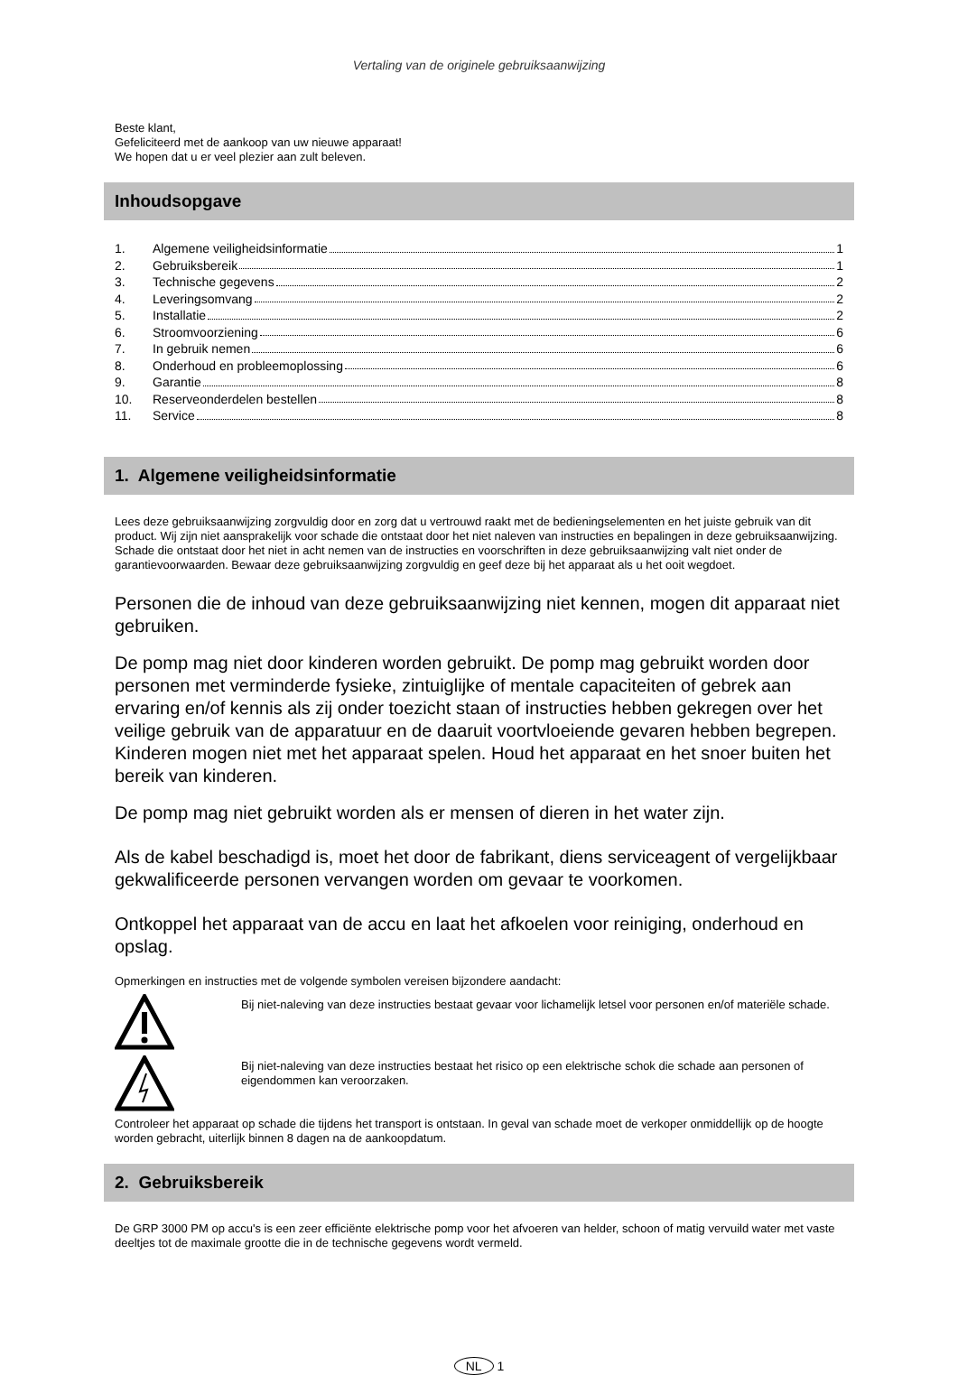Vertaling van de originele gebruiksaanwijzing
Beste klant,
Gefeliciteerd met de aankoop van uw nieuwe apparaat!
We hopen dat u er veel plezier aan zult beleven.
Inhoudsopgave
1. Algemene veiligheidsinformatie 1
2. Gebruiksbereik 1
3. Technische gegevens 2
4. Leveringsomvang 2
5. Installatie 2
6. Stroomvoorziening 6
7. In gebruik nemen 6
8. Onderhoud en probleemoplossing 6
9. Garantie 8
10. Reserveonderdelen bestellen 8
11. Service 8
1. Algemene veiligheidsinformatie
Lees deze gebruiksaanwijzing zorgvuldig door en zorg dat u vertrouwd raakt met de bedieningselementen en het juiste gebruik van dit product. Wij zijn niet aansprakelijk voor schade die ontstaat door het niet naleven van instructies en bepalingen in deze gebruiksaanwijzing. Schade die ontstaat door het niet in acht nemen van de instructies en voorschriften in deze gebruiksaanwijzing valt niet onder de garantievoorwaarden. Bewaar deze gebruiksaanwijzing zorgvuldig en geef deze bij het apparaat als u het ooit wegdoet.
Personen die de inhoud van deze gebruiksaanwijzing niet kennen, mogen dit apparaat niet gebruiken.
De pomp mag niet door kinderen worden gebruikt. De pomp mag gebruikt worden door personen met verminderde fysieke, zintuiglijke of mentale capaciteiten of gebrek aan ervaring en/of kennis als zij onder toezicht staan of instructies hebben gekregen over het veilige gebruik van de apparatuur en de daaruit voortvloeiende gevaren hebben begrepen. Kinderen mogen niet met het apparaat spelen. Houd het apparaat en het snoer buiten het bereik van kinderen.
De pomp mag niet gebruikt worden als er mensen of dieren in het water zijn.
Als de kabel beschadigd is, moet het door de fabrikant, diens serviceagent of vergelijkbaar gekwalificeerde personen vervangen worden om gevaar te voorkomen.
Ontkoppel het apparaat van de accu en laat het afkoelen voor reiniging, onderhoud en opslag.
Opmerkingen en instructies met de volgende symbolen vereisen bijzondere aandacht:
Bij niet-naleving van deze instructies bestaat gevaar voor lichamelijk letsel voor personen en/of materiële schade.
Bij niet-naleving van deze instructies bestaat het risico op een elektrische schok die schade aan personen of eigendommen kan veroorzaken.
Controleer het apparaat op schade die tijdens het transport is ontstaan. In geval van schade moet de verkoper onmiddellijk op de hoogte worden gebracht, uiterlijk binnen 8 dagen na de aankoopdatum.
2. Gebruiksbereik
De GRP 3000 PM op accu's is een zeer efficiënte elektrische pomp voor het afvoeren van helder, schoon of matig vervuild water met vaste deeltjes tot de maximale grootte die in de technische gegevens wordt vermeld.
NL 1